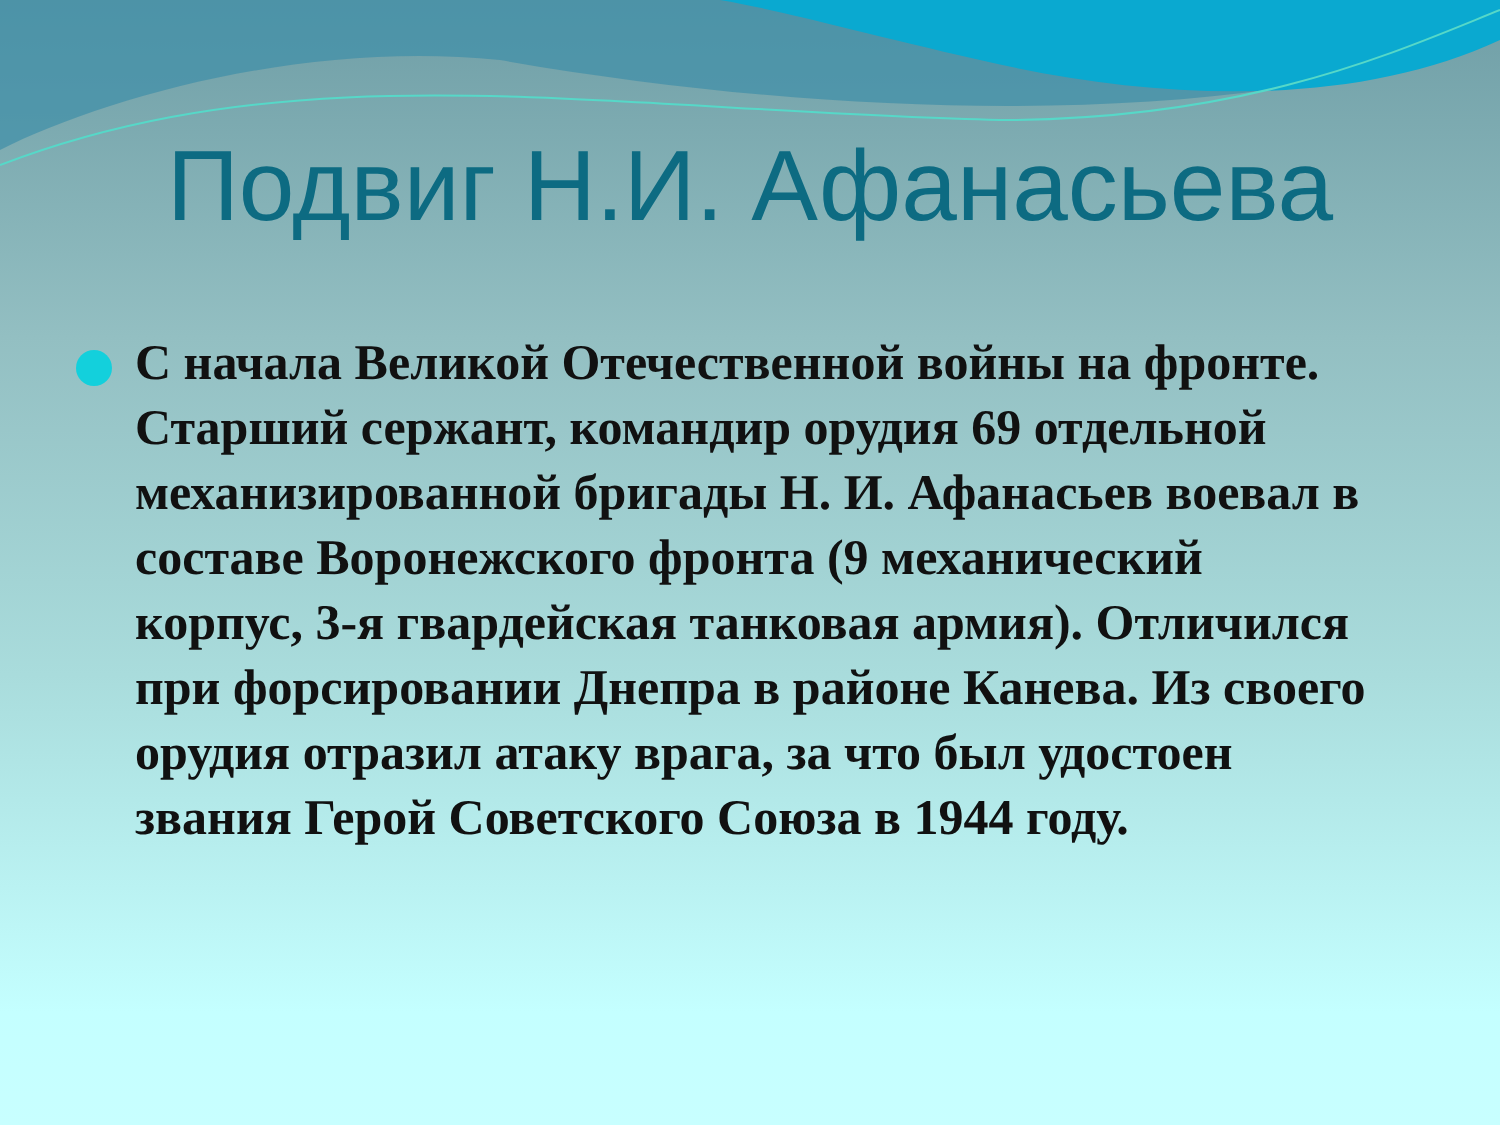Подвиг Н.И. Афанасьева
С начала Великой Отечественной войны на фронте. Старший сержант, командир орудия 69 отдельной механизированной бригады Н. И. Афанасьев воевал в составе Воронежского фронта (9 механический корпус, 3-я гвардейская танковая армия). Отличился при форсировании Днепра в районе Канева. Из своего орудия отразил атаку врага, за что был удостоен звания Герой Советского Союза в 1944 году.